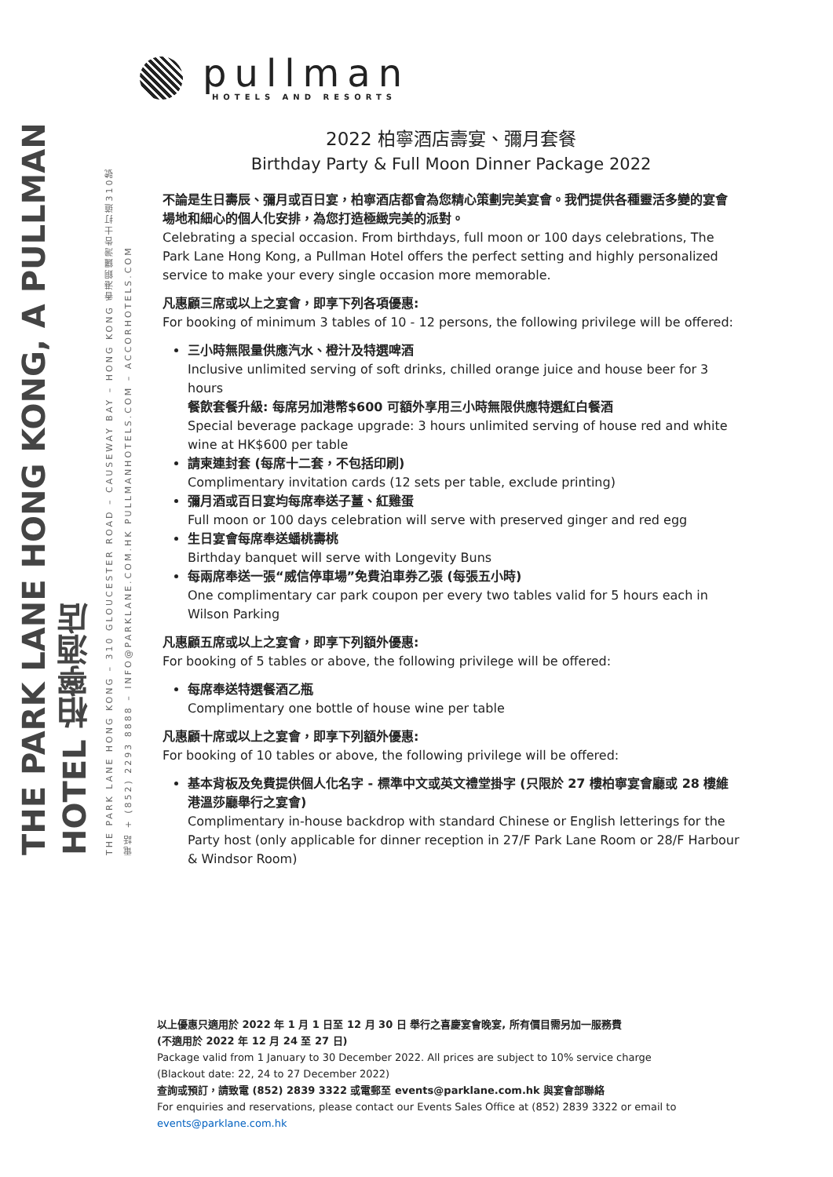THE PARK LANE HONG KONG, A PULLMAN HOTEL 柏寧酒店
THE PARK LANE HONG KONG – 310 GLOUCESTER ROAD – CAUSEWAY BAY – HONG KONG 香港銅鑼灣告士打道310號
電話 + (852) 2293 8888 – INFO@PARKLANE.COM.HK PULLMANHOTELS.COM – ACCORHOTELS.COM
pullman
HOTELS AND RESORTS
2022 柏寧酒店壽宴、彌月套餐
Birthday Party & Full Moon Dinner Package 2022
不論是生日壽辰、彌月或百日宴，柏寧酒店都會為您精心策劃完美宴會。我們提供各種靈活多變的宴會場地和細心的個人化安排，為您打造極緻完美的派對。
Celebrating a special occasion. From birthdays, full moon or 100 days celebrations, The Park Lane Hong Kong, a Pullman Hotel offers the perfect setting and highly personalized service to make your every single occasion more memorable.
凡惠顧三席或以上之宴會，即享下列各項優惠:
For booking of minimum 3 tables of 10 - 12 persons, the following privilege will be offered:
三小時無限量供應汽水、橙汁及特選啤酒
Inclusive unlimited serving of soft drinks, chilled orange juice and house beer for 3 hours
餐飲套餐升級: 每席另加港幣$600 可額外享用三小時無限供應特選紅白餐酒
Special beverage package upgrade: 3 hours unlimited serving of house red and white wine at HK$600 per table
請柬連封套 (每席十二套，不包括印刷)
Complimentary invitation cards (12 sets per table, exclude printing)
彌月酒或百日宴均每席奉送子薑、紅雞蛋
Full moon or 100 days celebration will serve with preserved ginger and red egg
生日宴會每席奉送蟠桃壽桃
Birthday banquet will serve with Longevity Buns
每兩席奉送一張“威信停車場”免費泊車券乙張 (每張五小時)
One complimentary car park coupon per every two tables valid for 5 hours each in Wilson Parking
凡惠顧五席或以上之宴會，即享下列額外優惠:
For booking of 5 tables or above, the following privilege will be offered:
每席奉送特選餐酒乙瓶
Complimentary one bottle of house wine per table
凡惠顧十席或以上之宴會，即享下列額外優惠:
For booking of 10 tables or above, the following privilege will be offered:
基本背板及免費提供個人化名字 - 標準中文或英文禮堂掛字 (只限於 27 樓柏寧宴會廳或 28 樓維港溫莎廳舉行之宴會)
Complimentary in-house backdrop with standard Chinese or English letterings for the Party host (only applicable for dinner reception in 27/F Park Lane Room or 28/F Harbour & Windsor Room)
以上優惠只適用於 2022 年 1 月 1 日至 12 月 30 日 舉行之喜慶宴會晚宴, 所有價目需另加一服務費
(不適用於 2022 年 12 月 24 至 27 日)
Package valid from 1 January to 30 December 2022. All prices are subject to 10% service charge
(Blackout date: 22, 24 to 27 December 2022)
查詢或預訂，請致電 (852) 2839 3322 或電郵至 events@parklane.com.hk 與宴會部聯絡
For enquiries and reservations, please contact our Events Sales Office at (852) 2839 3322 or email to
events@parklane.com.hk